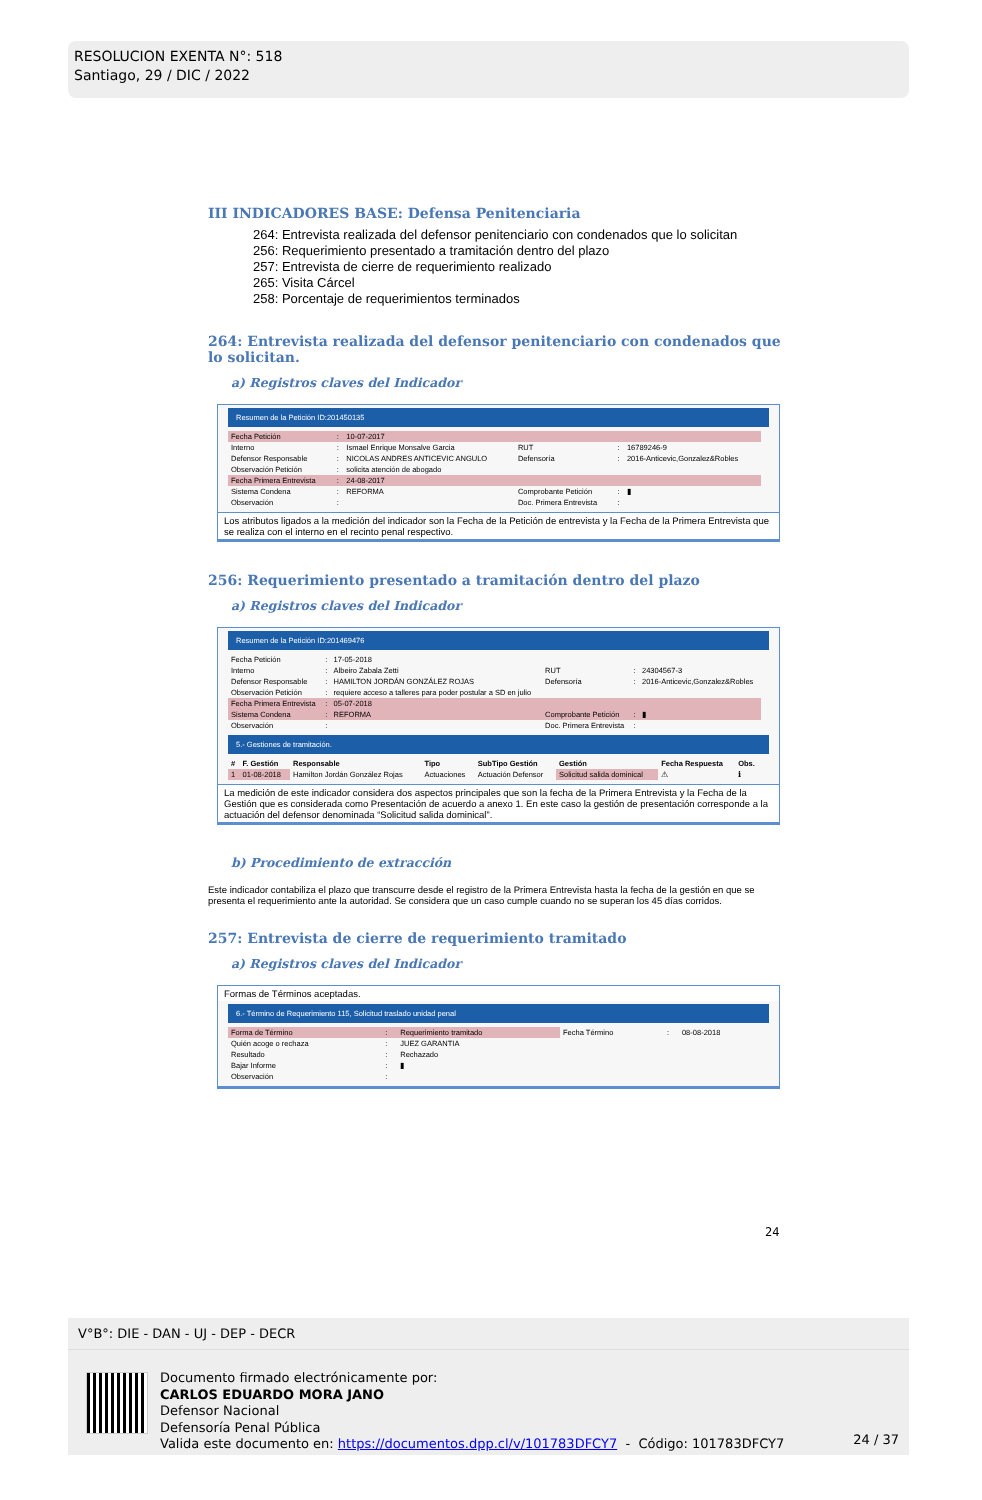RESOLUCION EXENTA N°: 518
Santiago, 29 / DIC / 2022
III INDICADORES BASE: Defensa Penitenciaria
264: Entrevista realizada del defensor penitenciario con condenados que lo solicitan
256: Requerimiento presentado a tramitación dentro del plazo
257: Entrevista de cierre de requerimiento realizado
265: Visita Cárcel
258: Porcentaje de requerimientos terminados
264: Entrevista realizada del defensor penitenciario con condenados que lo solicitan.
a) Registros claves del Indicador
Resumen de la Petición ID:201450135
| Fecha Petición | : | 10-07-2017 | | | |
| Interno | : | Ismael Enrique Monsalve Garcia | RUT | : | 16789246-9 |
| Defensor Responsable | : | NICOLAS ANDRES ANTICEVIC ANGULO | Defensoría | : | 2016-Anticevic,Gonzalez&Robles |
| Observación Petición | : | solicita atención de abogado | | | |
| Fecha Primera Entrevista | : | 24-08-2017 | | | |
| Sistema Condena | : | REFORMA | Comprobante Petición | : | ▮ |
| Observación | : | | Doc. Primera Entrevista | : | |
Los atributos ligados a la medición del indicador son la Fecha de la Petición de entrevista y la Fecha de la Primera Entrevista que se realiza con el interno en el recinto penal respectivo.
256: Requerimiento presentado a tramitación dentro del plazo
a) Registros claves del Indicador
Resumen de la Petición ID:201469476
| Fecha Petición | : | 17-05-2018 | | | |
| Interno | : | Albeiro Zabala Zetti | RUT | : | 24304567-3 |
| Defensor Responsable | : | HAMILTON JORDÁN GONZÁLEZ ROJAS | Defensoría | : | 2016-Anticevic,Gonzalez&Robles |
| Observación Petición | : | requiere acceso a talleres para poder postular a SD en julio | | | |
| Fecha Primera Entrevista | : | 05-07-2018 | | | |
| Sistema Condena | : | REFORMA | Comprobante Petición | : | ▮ |
| Observación | : | | Doc. Primera Entrevista | : | |
5.- Gestiones de tramitación.
| # | F. Gestión | Responsable | Tipo | SubTipo Gestión | Gestión | Fecha Respuesta | Obs. |
| --- | --- | --- | --- | --- | --- | --- | --- |
| 1 | 01-08-2018 | Hamilton Jordán González Rojas | Actuaciones | Actuación Defensor | Solicitud salida dominical | ⚠ | ℹ |
La medición de este indicador considera dos aspectos principales que son la fecha de la Primera Entrevista y la Fecha de la Gestión que es considerada como Presentación de acuerdo a anexo 1. En este caso la gestión de presentación corresponde a la actuación del defensor denominada “Solicitud salida dominical”.
b) Procedimiento de extracción
Este indicador contabiliza el plazo que transcurre desde el registro de la Primera Entrevista hasta la fecha de la gestión en que se presenta el requerimiento ante la autoridad. Se considera que un caso cumple cuando no se superan los 45 días corridos.
257: Entrevista de cierre de requerimiento tramitado
a) Registros claves del Indicador
Formas de Términos aceptadas.
6.- Término de Requerimiento 115, Solicitud traslado unidad penal
| Forma de Término | : | Requerimiento tramitado | Fecha Término | : | 08-08-2018 |
| Quién acoge o rechaza | : | JUEZ GARANTIA | | | |
| Resultado | : | Rechazado | | | |
| Bajar Informe | : | ▮ | | | |
| Observación | : | | | | |
24
V°B°: DIE - DAN - UJ - DEP - DECR
Documento firmado electrónicamente por:
CARLOS EDUARDO MORA JANO
Defensor Nacional
Defensoría Penal Pública
Valida este documento en: https://documentos.dpp.cl/v/101783DFCY7 - Código: 101783DFCY7
24 / 37